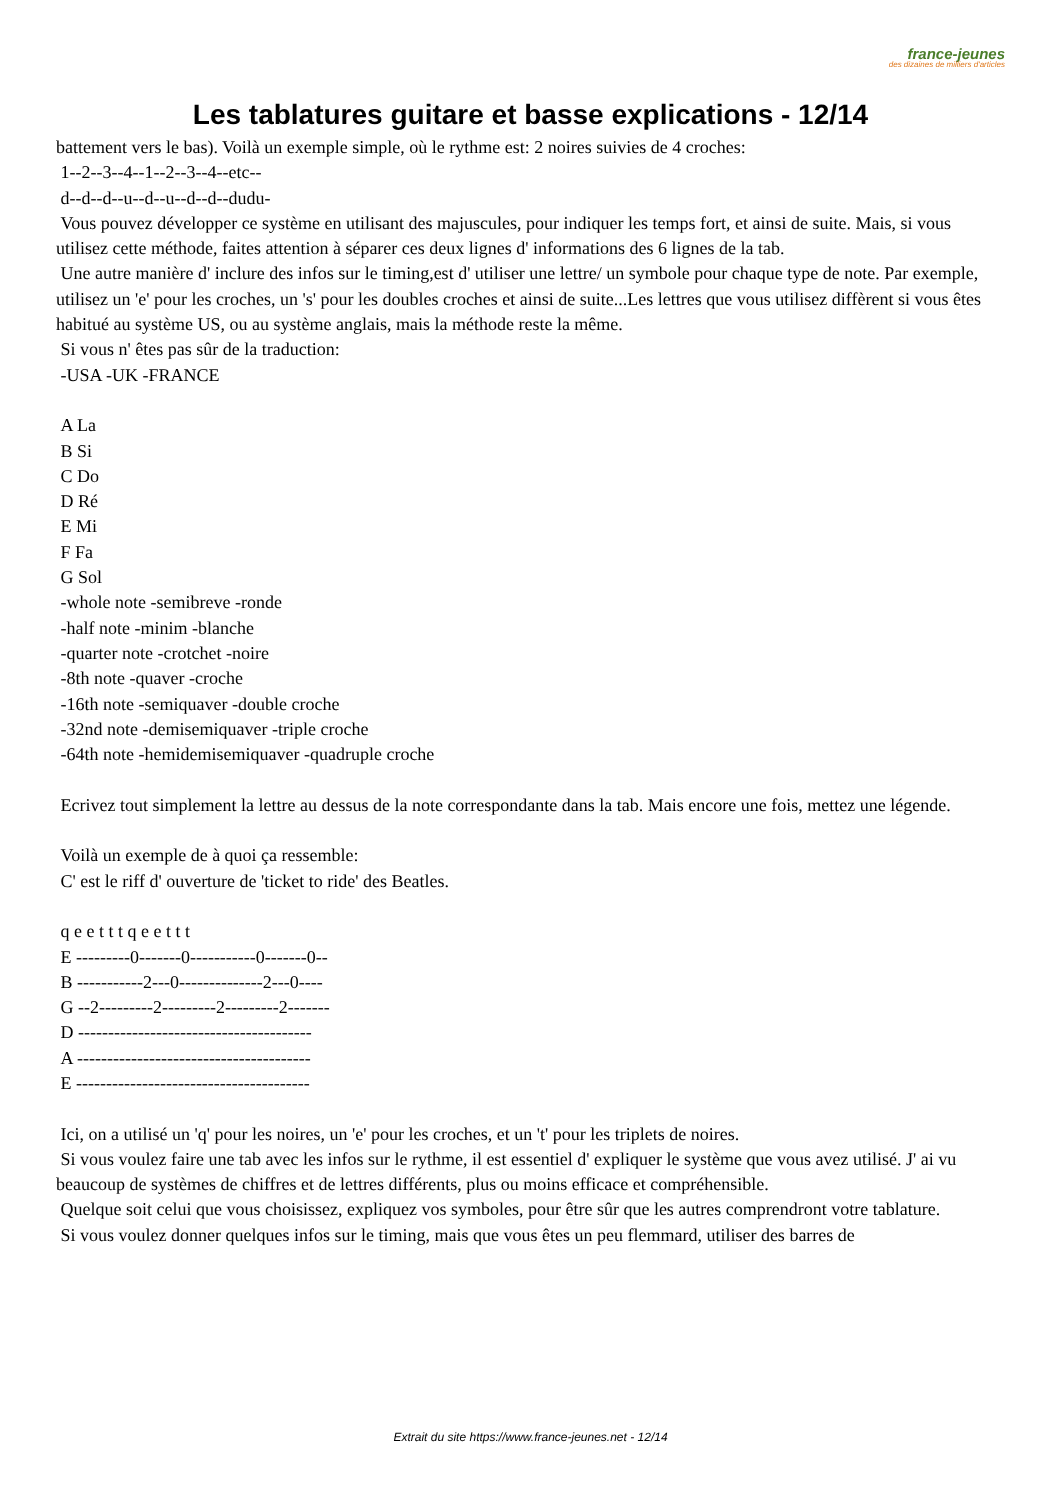france-jeunes
des dizaines de milliers d'articles
Les tablatures guitare et basse explications - 12/14
battement vers le bas). Voilà un exemple simple, où le rythme est: 2 noires suivies de 4 croches:
1--2--3--4--1--2--3--4--etc--
d--d--d--u--d--u--d--d--dudu-
Vous pouvez développer ce système en utilisant des majuscules, pour indiquer les temps fort, et ainsi de suite. Mais, si vous utilisez cette méthode, faites attention à séparer ces deux lignes d' informations des 6 lignes de la tab.
Une autre manière d' inclure des infos sur le timing,est d' utiliser une lettre/ un symbole pour chaque type de note. Par exemple, utilisez un 'e' pour les croches, un 's' pour les doubles croches et ainsi de suite...Les lettres que vous utilisez diffèrent si vous êtes habitué au système US, ou au système anglais, mais la méthode reste la même.
Si vous n' êtes pas sûr de la traduction:
-USA -UK -FRANCE
A La
B Si
C Do
D Ré
E Mi
F Fa
G Sol
-whole note -semibreve -ronde
-half note -minim -blanche
-quarter note -crotchet -noire
-8th note -quaver -croche
-16th note -semiquaver -double croche
-32nd note -demisemiquaver -triple croche
-64th note -hemidemisemiquaver -quadruple croche
Ecrivez tout simplement la lettre au dessus de la note correspondante dans la tab. Mais encore une fois, mettez une légende.
Voilà un exemple de à quoi ça ressemble:
C' est le riff d' ouverture de 'ticket to ride' des Beatles.
q e e t t t q e e t t t
E ---------0-------0-----------0-------0--
B -----------2---0--------------2---0----
G --2---------2---------2---------2-------
D ---------------------------------------
A ---------------------------------------
E ---------------------------------------
Ici, on a utilisé un 'q' pour les noires, un 'e' pour les croches, et un 't' pour les triplets de noires.
Si vous voulez faire une tab avec les infos sur le rythme, il est essentiel d' expliquer le système que vous avez utilisé. J' ai vu beaucoup de systèmes de chiffres et de lettres différents, plus ou moins efficace et compréhensible.
Quelque soit celui que vous choisissez, expliquez vos symboles, pour être sûr que les autres comprendront votre tablature.
Si vous voulez donner quelques infos sur le timing, mais que vous êtes un peu flemmard, utiliser des barres de
Extrait du site https://www.france-jeunes.net - 12/14